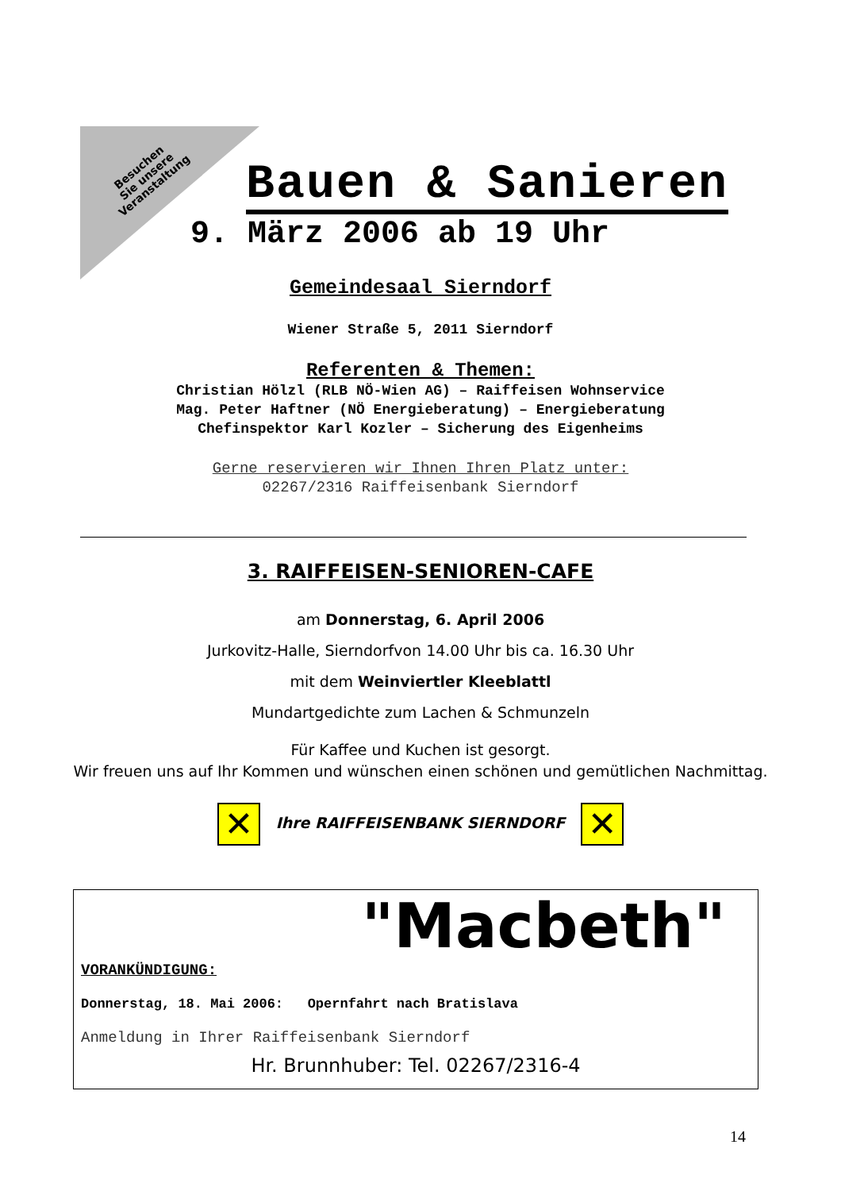Besuchen
Sie unsere
Veranstaltung
Bauen & Sanieren
9. März 2006 ab 19 Uhr
Gemeindesaal Sierndorf
Wiener Straße 5, 2011 Sierndorf
Referenten & Themen:
Christian Hölzl (RLB NÖ-Wien AG) – Raiffeisen Wohnservice
Mag. Peter Haftner (NÖ Energieberatung) – Energieberatung
Chefinspektor Karl Kozler – Sicherung des Eigenheims
Gerne reservieren wir Ihnen Ihren Platz unter:
02267/2316 Raiffeisenbank Sierndorf
3. RAIFFEISEN-SENIOREN-CAFE
am Donnerstag, 6. April 2006
Jurkovitz-Halle, Sierndorfvon 14.00 Uhr bis ca. 16.30 Uhr
mit dem Weinviertler Kleeblattl
Mundartgedichte zum Lachen & Schmunzeln
Für Kaffee und Kuchen ist gesorgt.
Wir freuen uns auf Ihr Kommen und wünschen einen schönen und gemütlichen Nachmittag.
✕ Ihre RAIFFEISENBANK SIERNDORF ✕
"Macbeth"
VORANKÜNDIGUNG:
Donnerstag, 18. Mai 2006: Opernfahrt nach Bratislava
Anmeldung in Ihrer Raiffeisenbank Sierndorf
Hr. Brunnhuber: Tel. 02267/2316-4
14